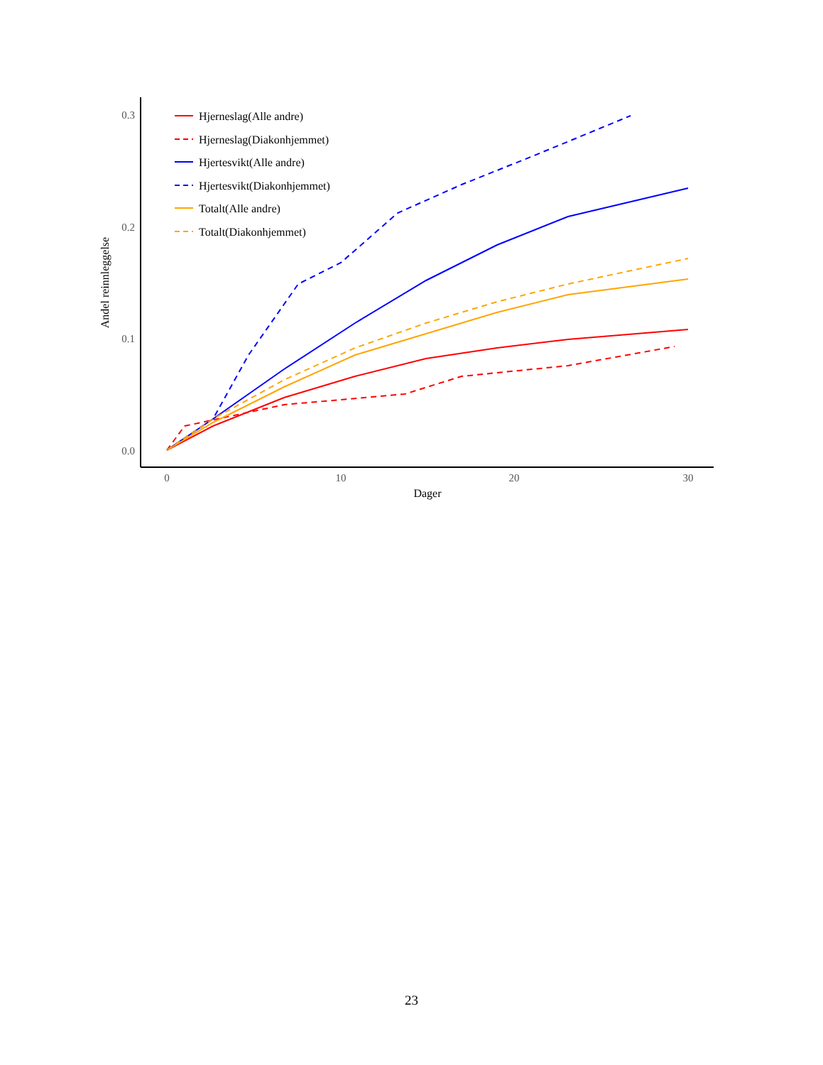0.3
0.2
0.1
0.0
0
10
20
30
Dager
Andel reinnleggelse
Hjerneslag(Alle andre)
Hjerneslag(Diakonhjemmet)
Hjertesvikt(Alle andre)
Hjertesvikt(Diakonhjemmet)
Totalt(Alle andre)
Totalt(Diakonhjemmet)
23